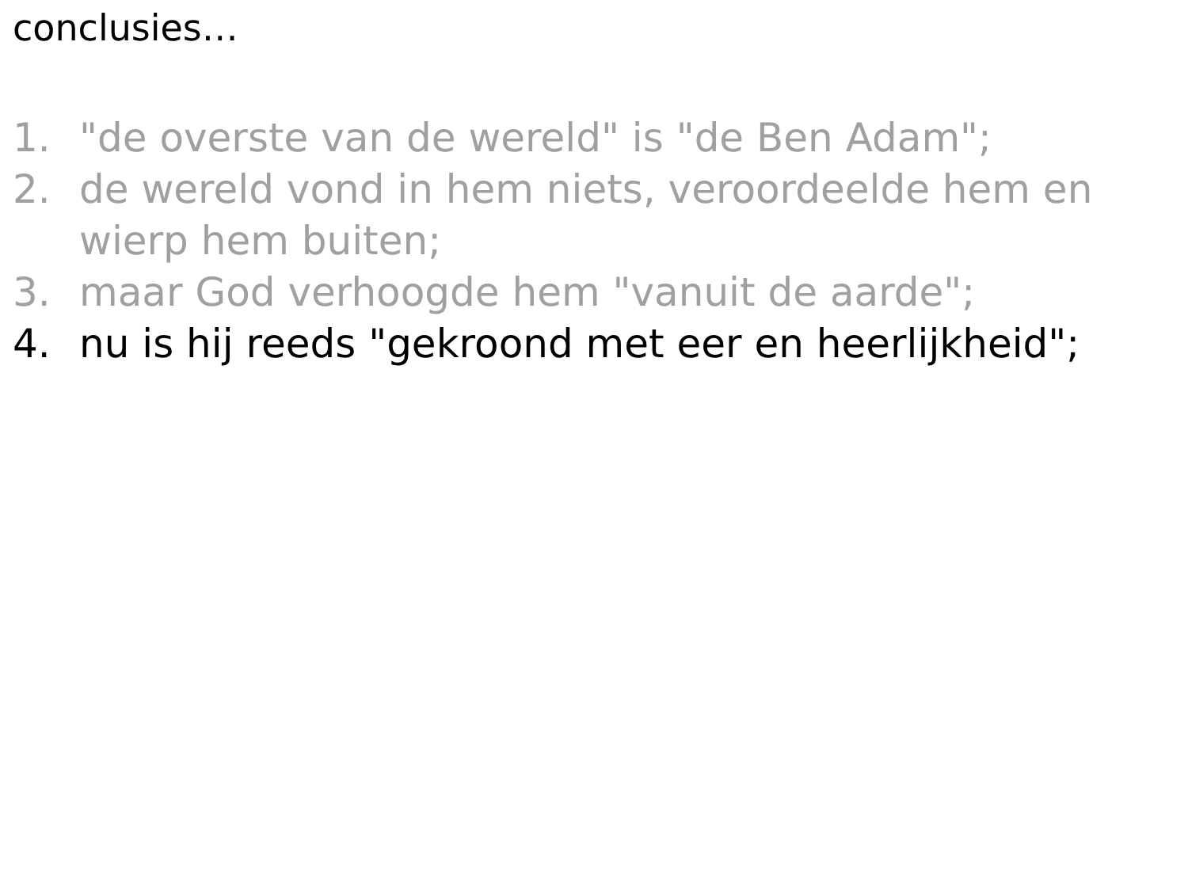conclusies…
1. "de overste van de wereld" is "de Ben Adam";
2. de wereld vond in hem niets, veroordeelde hem en wierp hem buiten;
3. maar God verhoogde hem "vanuit de aarde";
4. nu is hij reeds "gekroond met eer en heerlijkheid";